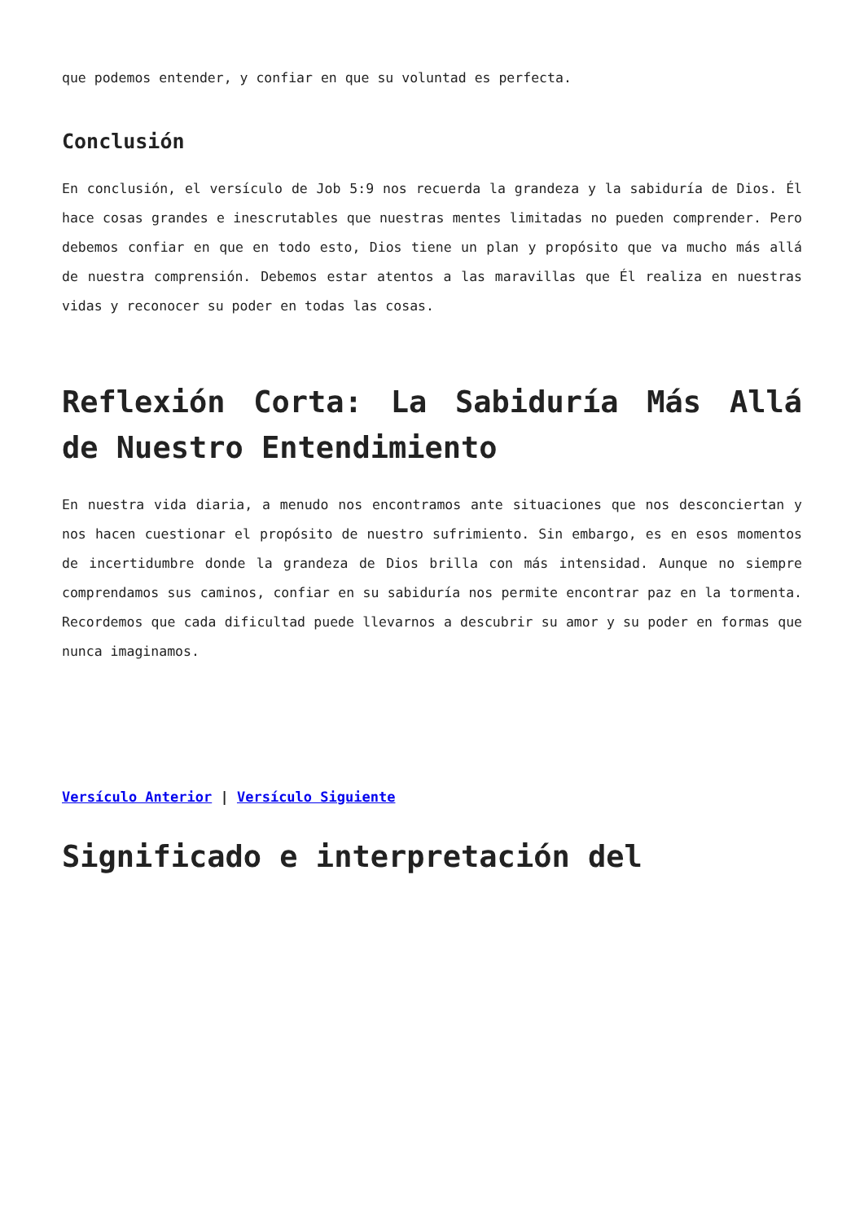que podemos entender, y confiar en que su voluntad es perfecta.
Conclusión
En conclusión, el versículo de Job 5:9 nos recuerda la grandeza y la sabiduría de Dios. Él hace cosas grandes e inescrutables que nuestras mentes limitadas no pueden comprender. Pero debemos confiar en que en todo esto, Dios tiene un plan y propósito que va mucho más allá de nuestra comprensión. Debemos estar atentos a las maravillas que Él realiza en nuestras vidas y reconocer su poder en todas las cosas.
Reflexión Corta: La Sabiduría Más Allá de Nuestro Entendimiento
En nuestra vida diaria, a menudo nos encontramos ante situaciones que nos desconciertan y nos hacen cuestionar el propósito de nuestro sufrimiento. Sin embargo, es en esos momentos de incertidumbre donde la grandeza de Dios brilla con más intensidad. Aunque no siempre comprendamos sus caminos, confiar en su sabiduría nos permite encontrar paz en la tormenta. Recordemos que cada dificultad puede llevarnos a descubrir su amor y su poder en formas que nunca imaginamos.
Versículo Anterior | Versículo Siguiente
Significado e interpretación del